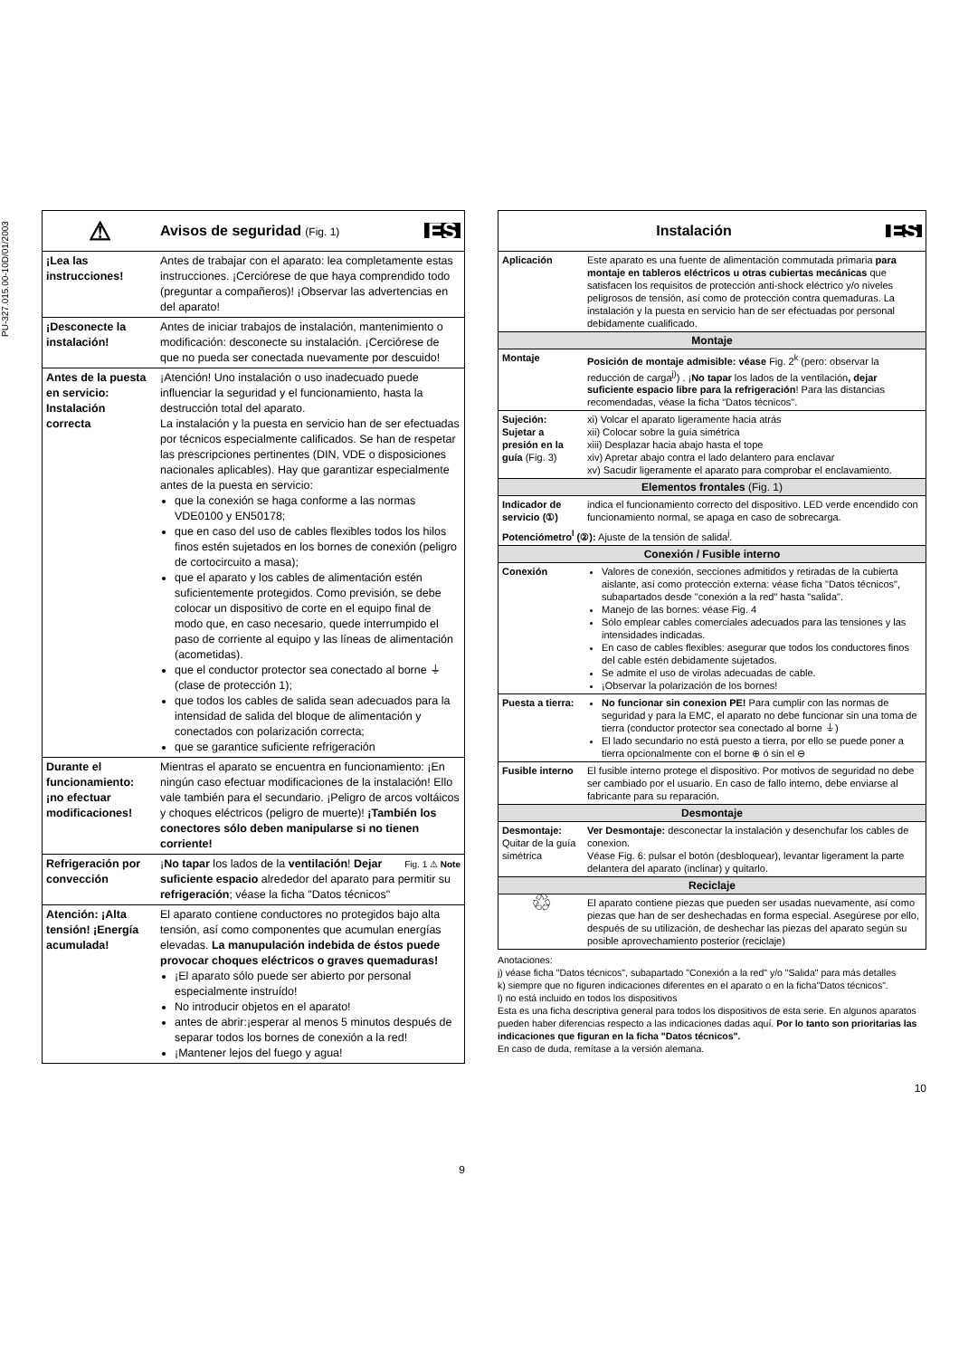PU-327.015.00-10D/01/2003
| ⚠ | Avisos de seguridad (Fig. 1) ES |
| ¡Lea las instrucciones! | Antes de trabajar con el aparato: lea completamente estas instrucciones. ¡Cerciórese de que haya comprendido todo (preguntar a compañeros)! ¡Observar las advertencias en del aparato! |
| ¡Desconecte la instalación! | Antes de iniciar trabajos de instalación, mantenimiento o modificación: desconecte su instalación. ¡Cerciórese de que no pueda ser conectada nuevamente por descuido! |
| Antes de la puesta en servicio: Instalación correcta | ¡Atención! Uno instalación o uso inadecuado puede influenciar la seguridad y el funcionamiento, hasta la destrucción total del aparato. La instalación y la puesta en servicio han de ser efectuadas por técnicos especialmente calificados. Se han de respetar las prescripciones pertinentes (DIN, VDE o disposiciones nacionales aplicables). Hay que garantizar especialmente antes de la puesta en servicio: que la conexión se haga conforme a las normas VDE0100 y EN50178; que en caso del uso de cables flexibles todos los hilos finos estén sujetados en los bornes de conexión (peligro de cortocircuito a masa); que el aparato y los cables de alimentación estén suficientemente protegidos. Como previsión, se debe colocar un dispositivo de corte en el equipo final de modo que, en caso necesario, quede interrumpido el paso de corriente al equipo y las líneas de alimentación (acometidas). que el conductor protector sea conectado al borne ⏚ (clase de protección 1); que todos los cables de salida sean adecuados para la intensidad de salida del bloque de alimentación y conectados con polarización correcta; que se garantice suficiente refrigeración |
| Durante el funcionamiento: ¡no efectuar modificaciones! | Mientras el aparato se encuentra en funcionamiento: ¡En ningún caso efectuar modificaciones de la instalación! Ello vale también para el secundario. ¡Peligro de arcos voltáicos y choques eléctricos (peligro de muerte)! ¡También los conectores sólo deben manipularse si no tienen corriente! |
| Refrigeración por convección | Fig. 1 ⚠ Note ¡ No tapar los lados de la ventilación ! Dejar suficiente espacio alrededor del aparato para permitir su refrigeración ; véase la ficha "Datos técnicos" |
| Atención: ¡Alta tensión! ¡Energía acumulada! | El aparato contiene conductores no protegidos bajo alta tensión, así como componentes que acumulan energías elevadas. La manupulación indebida de éstos puede provocar choques eléctricos o graves quemaduras! ¡El aparato sólo puede ser abierto por personal especialmente instruído! No introducir objetos en el aparato! antes de abrir:¡esperar al menos 5 minutos después de separar todos los bornes de conexión a la red! ¡Mantener lejos del fuego y agua! |
9
| Instalación ES | |
| Aplicación | Este aparato es una fuente de alimentación commutada primaria para montaje en tableros eléctricos u otras cubiertas mecánicas que satisfacen los requisitos de protección anti-shock eléctrico y/o niveles peligrosos de tensión, así como de protección contra quemaduras. La instalación y la puesta en servicio han de ser efectuadas por personal debidamente cualificado. |
| Montaje | |
| Montaje | Posición de montaje admisible: véase Fig. 2<sup>k</sup> (pero: observar la reducción de carga<sup>j)</sup>) . ¡ No tapar los lados de la ventilación , dejar suficiente espacio libre para la refrigeración ! Para las distancias recomendadas, véase la ficha "Datos técnicos". |
| Sujeción: Sujetar a presión en la guía (Fig. 3) | xi) Volcar el aparato ligeramente hacia atrás xii) Colocar sobre la guía simétrica xiii) Desplazar hacia abajo hasta el tope xiv) Apretar abajo contra el lado delantero para enclavar xv) Sacudir ligeramente el aparato para comprobar el enclavamiento. |
| Elementos frontales (Fig. 1) | |
| Indicador de servicio (①) | indica el funcionamiento correcto del dispositivo. LED verde encendido con funcionamiento normal, se apaga en caso de sobrecarga. |
| Potenciómetro<sup>l</sup> (②): Ajuste de la tensión de salida<sup>j</sup>. | |
| Conexión / Fusible interno | |
| Conexión | Valores de conexión, secciones admitidos y retiradas de la cubierta aislante, así como protección externa: véase ficha "Datos técnicos", subapartados desde "conexión a la red" hasta "salida". Manejo de las bornes: véase Fig. 4 Sólo emplear cables comerciales adecuados para las tensiones y las intensidades indicadas. En caso de cables flexibles: asegurar que todos los conductores finos del cable estén debidamente sujetados. Se admite el uso de virolas adecuadas de cable. ¡Observar la polarización de los bornes! |
| Puesta a tierra: | No funcionar sin conexion PE! Para cumplir con las normas de seguridad y para la EMC, el aparato no debe funcionar sin una toma de tierra (conductor protector sea conectado al borne ⏚) El lado secundario no está puesto a tierra, por ello se puede poner a tierra opcionalmente con el borne ⊕ ó sin el ⊖ |
| Fusible interno | El fusible interno protege el dispositivo. Por motivos de seguridad no debe ser cambiado por el usuario. En caso de fallo interno, debe enviarse al fabricante para su reparación. |
| Desmontaje | |
| Desmontaje: Quitar de la guía simétrica | Ver Desmontaje: desconectar la instalación y desenchufar los cables de conexion. Véase Fig. 6: pulsar el botón (desbloquear), levantar ligerament la parte delantera del aparato (inclinar) y quitarlo. |
| Reciclaje | |
| ♲ | El aparato contiene piezas que pueden ser usadas nuevamente, así como piezas que han de ser deshechadas en forma especial. Asegúrese por ello, después de su utilización, de deshechar las piezas del aparato según su posible aprovechamiento posterior (reciclaje) |
Anotaciones:
j) véase ficha "Datos técnicos", subapartado "Conexión a la red" y/o "Salida" para más detalles
k) siempre que no figuren indicaciones diferentes en el aparato o en la ficha"Datos técnicos".
l) no está incluido en todos los dispositivos
Esta es una ficha descriptiva general para todos los dispositivos de esta serie. En algunos aparatos pueden haber diferencias respecto a las indicaciones dadas aquí. Por lo tanto son prioritarias las indicaciones que figuran en la ficha "Datos técnicos".
En caso de duda, remítase a la versión alemana.
10